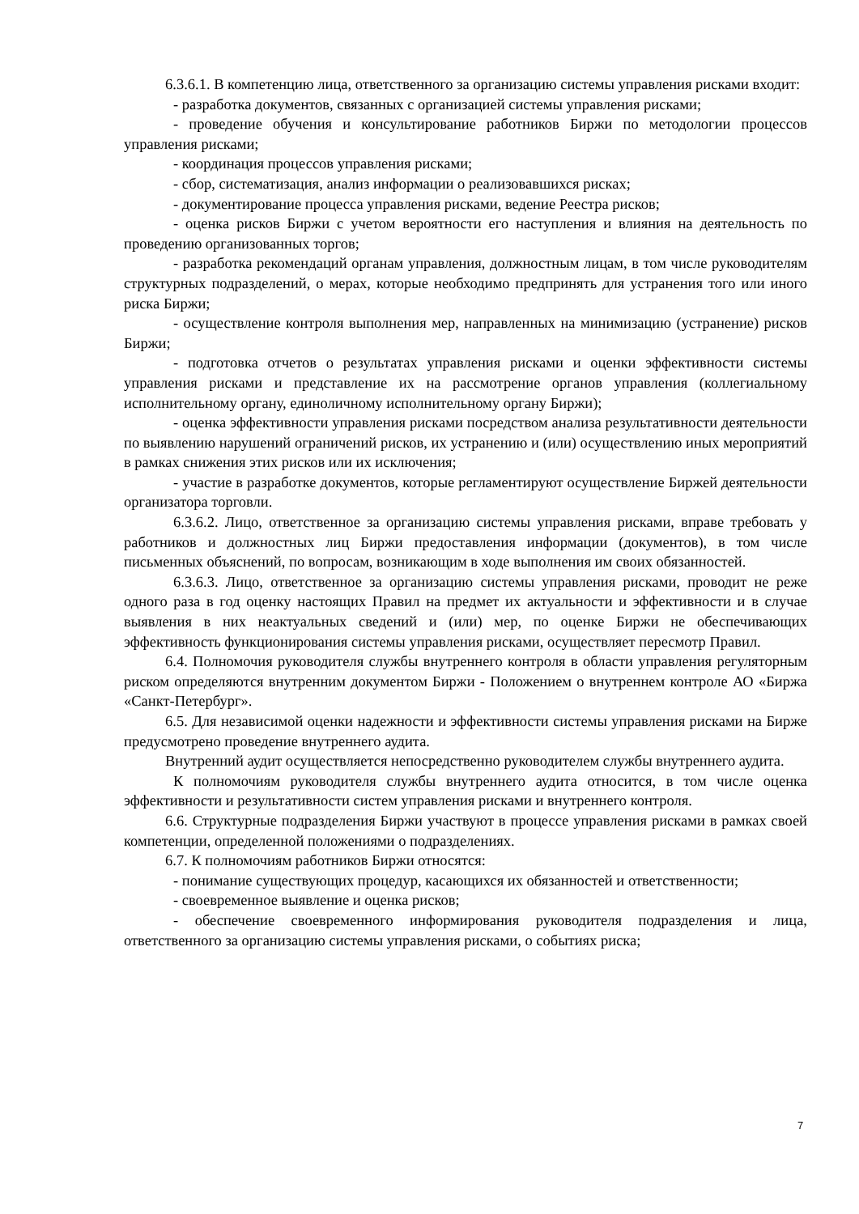6.3.6.1. В компетенцию лица, ответственного за организацию системы управления рисками входит:
- разработка документов, связанных с организацией системы управления рисками;
- проведение обучения и консультирование работников Биржи по методологии процессов управления рисками;
- координация процессов управления рисками;
- сбор, систематизация, анализ информации о реализовавшихся рисках;
- документирование процесса управления рисками, ведение Реестра рисков;
- оценка рисков Биржи с учетом вероятности его наступления и влияния на деятельность по проведению организованных торгов;
- разработка рекомендаций органам управления, должностным лицам, в том числе руководителям структурных подразделений, о мерах, которые необходимо предпринять для устранения того или иного риска Биржи;
- осуществление контроля выполнения мер, направленных на минимизацию (устранение) рисков Биржи;
- подготовка отчетов о результатах управления рисками и оценки эффективности системы управления рисками и представление их на рассмотрение органов управления (коллегиальному исполнительному органу, единоличному исполнительному органу Биржи);
- оценка эффективности управления рисками посредством анализа результативности деятельности по выявлению нарушений ограничений рисков, их устранению и (или) осуществлению иных мероприятий в рамках снижения этих рисков или их исключения;
- участие в разработке документов, которые регламентируют осуществление Биржей деятельности организатора торговли.
6.3.6.2. Лицо, ответственное за организацию системы управления рисками, вправе требовать у работников и должностных лиц Биржи предоставления информации (документов), в том числе письменных объяснений, по вопросам, возникающим в ходе выполнения им своих обязанностей.
6.3.6.3. Лицо, ответственное за организацию системы управления рисками, проводит не реже одного раза в год оценку настоящих Правил на предмет их актуальности и эффективности и в случае выявления в них неактуальных сведений и (или) мер, по оценке Биржи не обеспечивающих эффективность функционирования системы управления рисками, осуществляет пересмотр Правил.
6.4. Полномочия руководителя службы внутреннего контроля в области управления регуляторным риском определяются внутренним документом Биржи - Положением о внутреннем контроле АО «Биржа «Санкт-Петербург».
6.5. Для независимой оценки надежности и эффективности системы управления рисками на Бирже предусмотрено проведение внутреннего аудита.
Внутренний аудит осуществляется непосредственно руководителем службы внутреннего аудита.
К полномочиям руководителя службы внутреннего аудита относится, в том числе оценка эффективности и результативности систем управления рисками и внутреннего контроля.
6.6. Структурные подразделения Биржи участвуют в процессе управления рисками в рамках своей компетенции, определенной положениями о подразделениях.
6.7. К полномочиям работников Биржи относятся:
- понимание существующих процедур, касающихся их обязанностей и ответственности;
- своевременное выявление и оценка рисков;
- обеспечение своевременного информирования руководителя подразделения и лица, ответственного за организацию системы управления рисками, о событиях риска;
7